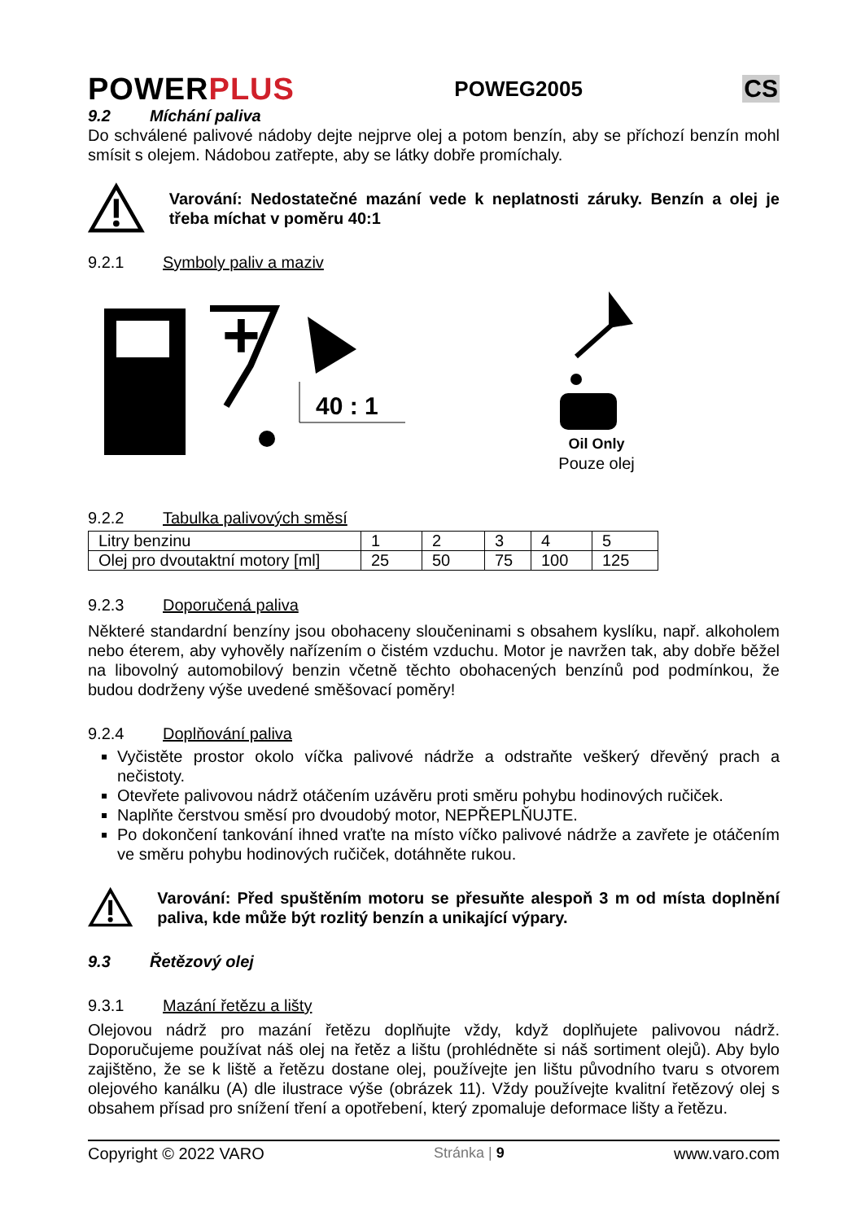POWERPLUS
POWEG2005
CS
9.2 Míchání paliva
Do schválené palivové nádoby dejte nejprve olej a potom benzín, aby se příchozí benzín mohl smísit s olejem. Nádobou zatřepte, aby se látky dobře promíchaly.
Varování: Nedostatečné mazání vede k neplatnosti záruky. Benzín a olej je třeba míchat v poměru 40:1
9.2.1 Symboly paliv a maziv
+
40 : 1
Oil Only
Pouze olej
9.2.2 Tabulka palivových směsí
| Litry benzinu | 1 | 2 | 3 | 4 | 5 |
| Olej pro dvoutaktní motory [ml] | 25 | 50 | 75 | 100 | 125 |
9.2.3 Doporučená paliva
Některé standardní benzíny jsou obohaceny sloučeninami s obsahem kyslíku, např. alkoholem nebo éterem, aby vyhověly nařízením o čistém vzduchu. Motor je navržen tak, aby dobře běžel na libovolný automobilový benzin včetně těchto obohacených benzínů pod podmínkou, že budou dodrženy výše uvedené směšovací poměry!
9.2.4 Doplňování paliva
Vyčistěte prostor okolo víčka palivové nádrže a odstraňte veškerý dřevěný prach a nečistoty.
Otevřete palivovou nádrž otáčením uzávěru proti směru pohybu hodinových ručiček.
Naplňte čerstvou směsí pro dvoudobý motor, NEPŘEPLŇUJTE.
Po dokončení tankování ihned vraťte na místo víčko palivové nádrže a zavřete je otáčením ve směru pohybu hodinových ručiček, dotáhněte rukou.
Varování: Před spuštěním motoru se přesuňte alespoň 3 m od místa doplnění paliva, kde může být rozlitý benzín a unikající výpary.
9.3 Řetězový olej
9.3.1 Mazání řetězu a lišty
Olejovou nádrž pro mazání řetězu doplňujte vždy, když doplňujete palivovou nádrž. Doporučujeme používat náš olej na řetěz a lištu (prohlédněte si náš sortiment olejů). Aby bylo zajištěno, že se k liště a řetězu dostane olej, používejte jen lištu původního tvaru s otvorem olejového kanálku (A) dle ilustrace výše (obrázek 11). Vždy používejte kvalitní řetězový olej s obsahem přísad pro snížení tření a opotřebení, který zpomaluje deformace lišty a řetězu.
Copyright © 2022 VARO Stránka | 9 www.varo.com